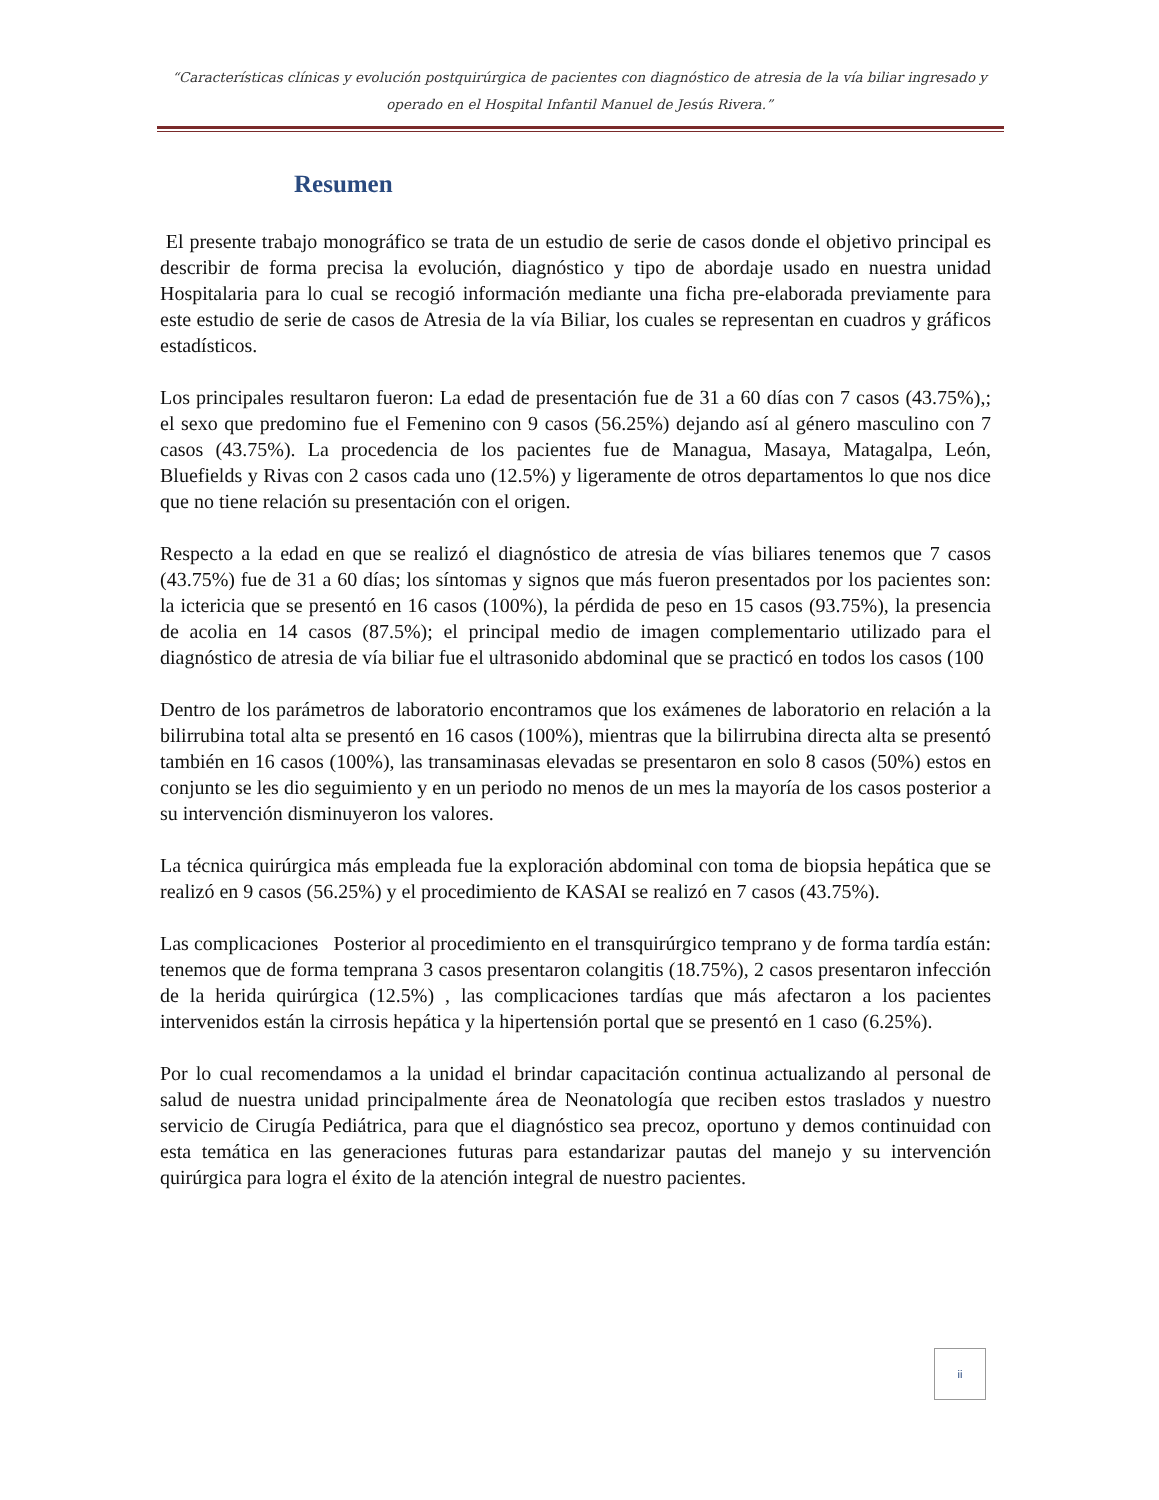“Características clínicas y evolución postquirúrgica de pacientes con diagnóstico de atresia de la vía biliar ingresado y operado en el Hospital Infantil Manuel de Jesús Rivera.”
Resumen
El presente trabajo monográfico se trata de un estudio de serie de casos donde el objetivo principal es describir de forma precisa la evolución, diagnóstico y tipo de abordaje usado en nuestra unidad Hospitalaria para lo cual se recogió información mediante una ficha pre-elaborada previamente para este estudio de serie de casos de Atresia de la vía Biliar, los cuales se representan en cuadros y gráficos estadísticos.
Los principales resultaron fueron: La edad de presentación fue de 31 a 60 días con 7 casos (43.75%),; el sexo que predomino fue el Femenino con 9 casos (56.25%) dejando así al género masculino con 7 casos (43.75%). La procedencia de los pacientes fue de Managua, Masaya, Matagalpa, León, Bluefields y Rivas con 2 casos cada uno (12.5%) y ligeramente de otros departamentos lo que nos dice que no tiene relación su presentación con el origen.
Respecto a la edad en que se realizó el diagnóstico de atresia de vías biliares tenemos que 7 casos (43.75%) fue de 31 a 60 días; los síntomas y signos que más fueron presentados por los pacientes son: la ictericia que se presentó en 16 casos (100%), la pérdida de peso en 15 casos (93.75%), la presencia de acolia en 14 casos (87.5%); el principal medio de imagen complementario utilizado para el diagnóstico de atresia de vía biliar fue el ultrasonido abdominal que se practicó en todos los casos (100
Dentro de los parámetros de laboratorio encontramos que los exámenes de laboratorio en relación a la bilirrubina total alta se presentó en 16 casos (100%), mientras que la bilirrubina directa alta se presentó también en 16 casos (100%), las transaminasas elevadas se presentaron en solo 8 casos (50%) estos en conjunto se les dio seguimiento y en un periodo no menos de un mes la mayoría de los casos posterior a su intervención disminuyeron los valores.
La técnica quirúrgica más empleada fue la exploración abdominal con toma de biopsia hepática que se realizó en 9 casos (56.25%) y el procedimiento de KASAI se realizó en 7 casos (43.75%).
Las complicaciones Posterior al procedimiento en el transquirúrgico temprano y de forma tardía están: tenemos que de forma temprana 3 casos presentaron colangitis (18.75%), 2 casos presentaron infección de la herida quirúrgica (12.5%) , las complicaciones tardías que más afectaron a los pacientes intervenidos están la cirrosis hepática y la hipertensión portal que se presentó en 1 caso (6.25%).
Por lo cual recomendamos a la unidad el brindar capacitación continua actualizando al personal de salud de nuestra unidad principalmente área de Neonatología que reciben estos traslados y nuestro servicio de Cirugía Pediátrica, para que el diagnóstico sea precoz, oportuno y demos continuidad con esta temática en las generaciones futuras para estandarizar pautas del manejo y su intervención quirúrgica para logra el éxito de la atención integral de nuestro pacientes.
ii